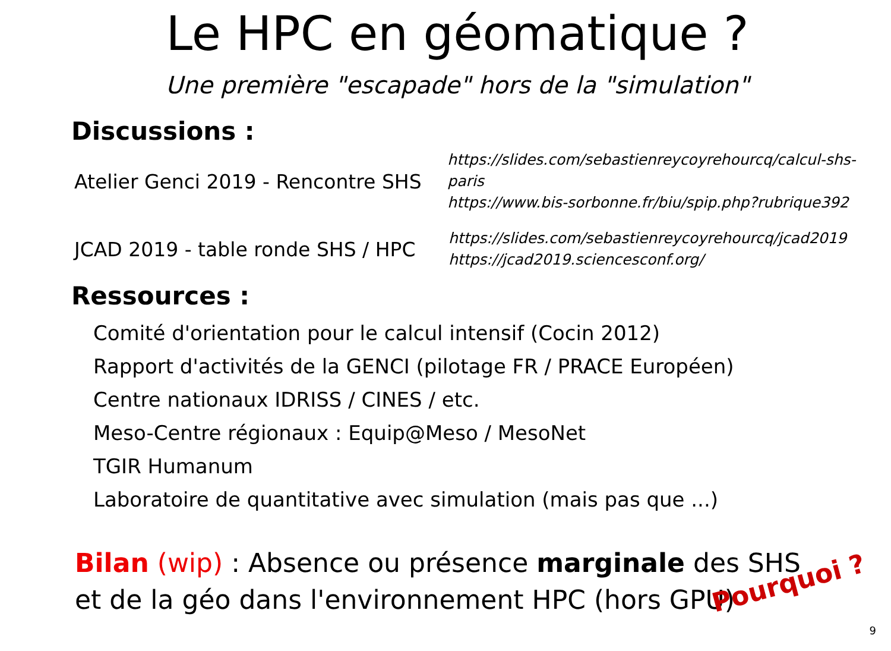Le HPC en géomatique ?
Une première "escapade" hors de la "simulation"
Discussions :
Atelier Genci 2019 - Rencontre SHS
https://slides.com/sebastienreycoyrehourcq/calcul-shs-paris
https://www.bis-sorbonne.fr/biu/spip.php?rubrique392
JCAD 2019 - table ronde SHS / HPC
https://slides.com/sebastienreycoyrehourcq/jcad2019
https://jcad2019.sciencesconf.org/
Ressources :
Comité d'orientation pour le calcul intensif (Cocin 2012)
Rapport d'activités de la GENCI (pilotage FR / PRACE Européen)
Centre nationaux IDRISS / CINES / etc.
Meso-Centre régionaux : Equip@Meso / MesoNet
TGIR Humanum
Laboratoire de quantitative avec simulation (mais pas que ...)
Bilan (wip) : Absence ou présence marginale des SHS
et de la géo dans l'environnement HPC (hors GPU)
Pourquoi ?
9